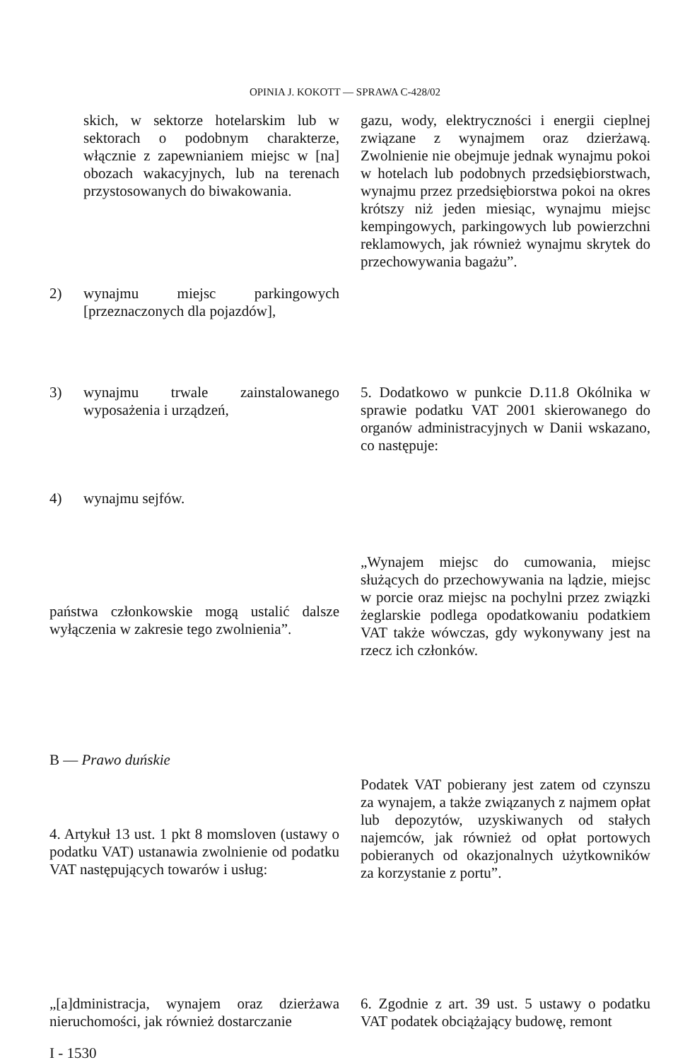OPINIA J. KOKOTT — SPRAWA C-428/02
skich, w sektorze hotelarskim lub w sektorach o podobnym charakterze, włącznie z zapewnianiem miejsc w [na] obozach wakacyjnych, lub na terenach przystosowanych do biwakowania.
2) wynajmu miejsc parkingowych [przeznaczonych dla pojazdów],
gazu, wody, elektryczności i energii cieplnej związane z wynajmem oraz dzierżawą. Zwolnienie nie obejmuje jednak wynajmu pokoi w hotelach lub podobnych przedsiębiorstwach, wynajmu przez przedsiębiorstwa pokoi na okres krótszy niż jeden miesiąc, wynajmu miejsc kempingowych, parkingowych lub powierzchni reklamowych, jak również wynajmu skrytek do przechowywania bagażu”.
3) wynajmu trwale zainstalowanego wyposażenia i urządzeń,
4) wynajmu sejfów.
5. Dodatkowo w punkcie D.11.8 Okólnika w sprawie podatku VAT 2001 skierowanego do organów administracyjnych w Danii wskazano, co następuje:
państwa członkowskie mogą ustalić dalsze wyłączenia w zakresie tego zwolnienia”.
„Wynajem miejsc do cumowania, miejsc służących do przechowywania na lądzie, miejsc w porcie oraz miejsc na pochylni przez związki żeglarskie podlega opodatkowaniu podatkiem VAT także wówczas, gdy wykonywany jest na rzecz ich członków.
B — Prawo duńskie
4. Artykuł 13 ust. 1 pkt 8 momsloven (ustawy o podatku VAT) ustanawia zwolnienie od podatku VAT następujących towarów i usług:
Podatek VAT pobierany jest zatem od czynszu za wynajem, a także związanych z najmem opłat lub depozytów, uzyskiwanych od stałych najemców, jak również od opłat portowych pobieranych od okazjonalnych użytkowników za korzystanie z portu”.
„[a]dministracja, wynajem oraz dzierżawa nieruchomości, jak również dostarczanie
6. Zgodnie z art. 39 ust. 5 ustawy o podatku VAT podatek obciążający budowę, remont
I - 1530